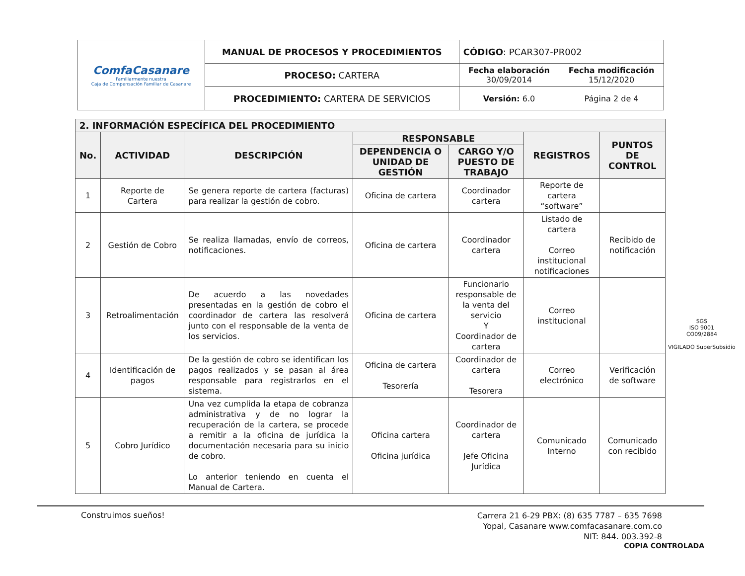| ComfaCasanare Familiarmente nuestra Caja de Compensación Familiar de Casanare | MANUAL DE PROCESOS Y PROCEDIMIENTOS | CÓDIGO : PCAR307-PR002 | |
| | PROCESO: CARTERA | Fecha elaboración 30/09/2014 | Fecha modificación 15/12/2020 |
| | PROCEDIMIENTO: CARTERA DE SERVICIOS | Versión: 6.0 | Página 2 de 4 |
| 2. INFORMACIÓN ESPECÍFICA DEL PROCEDIMIENTO | | | | | | |
| --- | --- | --- | --- | --- | --- | --- |
| No. | ACTIVIDAD | DESCRIPCIÓN | RESPONSABLE | | REGISTROS | PUNTOS DE CONTROL |
| | | | DEPENDENCIA O UNIDAD DE GESTIÓN | CARGO Y/O PUESTO DE TRABAJO | | |
| 1 | Reporte de Cartera | Se genera reporte de cartera (facturas) para realizar la gestión de cobro. | Oficina de cartera | Coordinador cartera | Reporte de cartera “software” | |
| 2 | Gestión de Cobro | Se realiza llamadas, envío de correos, notificaciones. | Oficina de cartera | Coordinador cartera | Listado de cartera Correo institucional notificaciones | Recibido de notificación |
| 3 | Retroalimentación | De acuerdo a las novedades presentadas en la gestión de cobro el coordinador de cartera las resolverá junto con el responsable de la venta de los servicios. | Oficina de cartera | Funcionario responsable de la venta del servicio Y Coordinador de cartera | Correo institucional | |
| 4 | Identificación de pagos | De la gestión de cobro se identifican los pagos realizados y se pasan al área responsable para registrarlos en el sistema. | Oficina de cartera Tesorería | Coordinador de cartera Tesorera | Correo electrónico | Verificación de software |
| 5 | Cobro Jurídico | Una vez cumplida la etapa de cobranza administrativa y de no lograr la recuperación de la cartera, se procede a remitir a la oficina de jurídica la documentación necesaria para su inicio de cobro. Lo anterior teniendo en cuenta el Manual de Cartera. | Oficina cartera Oficina jurídica | Coordinador de cartera Jefe Oficina Jurídica | Comunicado Interno | Comunicado con recibido |
SGS
ISO 9001
CO09/2884
VIGILADO SuperSubsidio
Construimos sueños!
Carrera 21 6-29 PBX: (8) 635 7787 – 635 7698
Yopal, Casanare www.comfacasanare.com.co
NIT: 844. 003.392-8
COPIA CONTROLADA